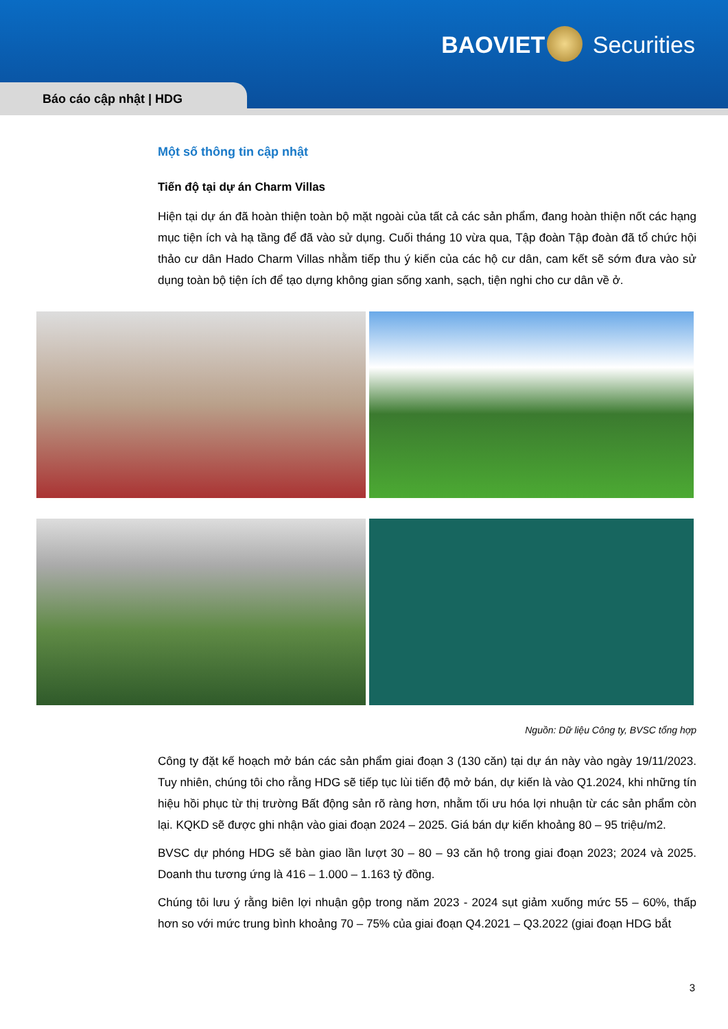BAOVIET Securities
Báo cáo cập nhật | HDG
Một số thông tin cập nhật
Tiến độ tại dự án Charm Villas
Hiện tại dự án đã hoàn thiện toàn bộ mặt ngoài của tất cả các sản phẩm, đang hoàn thiện nốt các hạng mục tiện ích và hạ tầng để đã vào sử dụng. Cuối tháng 10 vừa qua, Tập đoàn Tập đoàn đã tổ chức hội thảo cư dân Hado Charm Villas nhằm tiếp thu ý kiến của các hộ cư dân, cam kết sẽ sớm đưa vào sử dụng toàn bộ tiện ích để tạo dựng không gian sống xanh, sạch, tiện nghi cho cư dân về ở.
Nguồn: Dữ liệu Công ty, BVSC tổng hợp
Công ty đặt kế hoạch mở bán các sản phẩm giai đoạn 3 (130 căn) tại dự án này vào ngày 19/11/2023. Tuy nhiên, chúng tôi cho rằng HDG sẽ tiếp tục lùi tiến độ mở bán, dự kiến là vào Q1.2024, khi những tín hiệu hồi phục từ thị trường Bất động sản rõ ràng hơn, nhằm tối ưu hóa lợi nhuận từ các sản phẩm còn lại. KQKD sẽ được ghi nhận vào giai đoạn 2024 – 2025. Giá bán dự kiến khoảng 80 – 95 triệu/m2.
BVSC dự phóng HDG sẽ bàn giao lần lượt 30 – 80 – 93 căn hộ trong giai đoạn 2023; 2024 và 2025. Doanh thu tương ứng là 416 – 1.000 – 1.163 tỷ đồng.
Chúng tôi lưu ý rằng biên lợi nhuận gộp trong năm 2023 - 2024 sụt giảm xuống mức 55 – 60%, thấp hơn so với mức trung bình khoảng 70 – 75% của giai đoạn Q4.2021 – Q3.2022 (giai đoạn HDG bắt
3